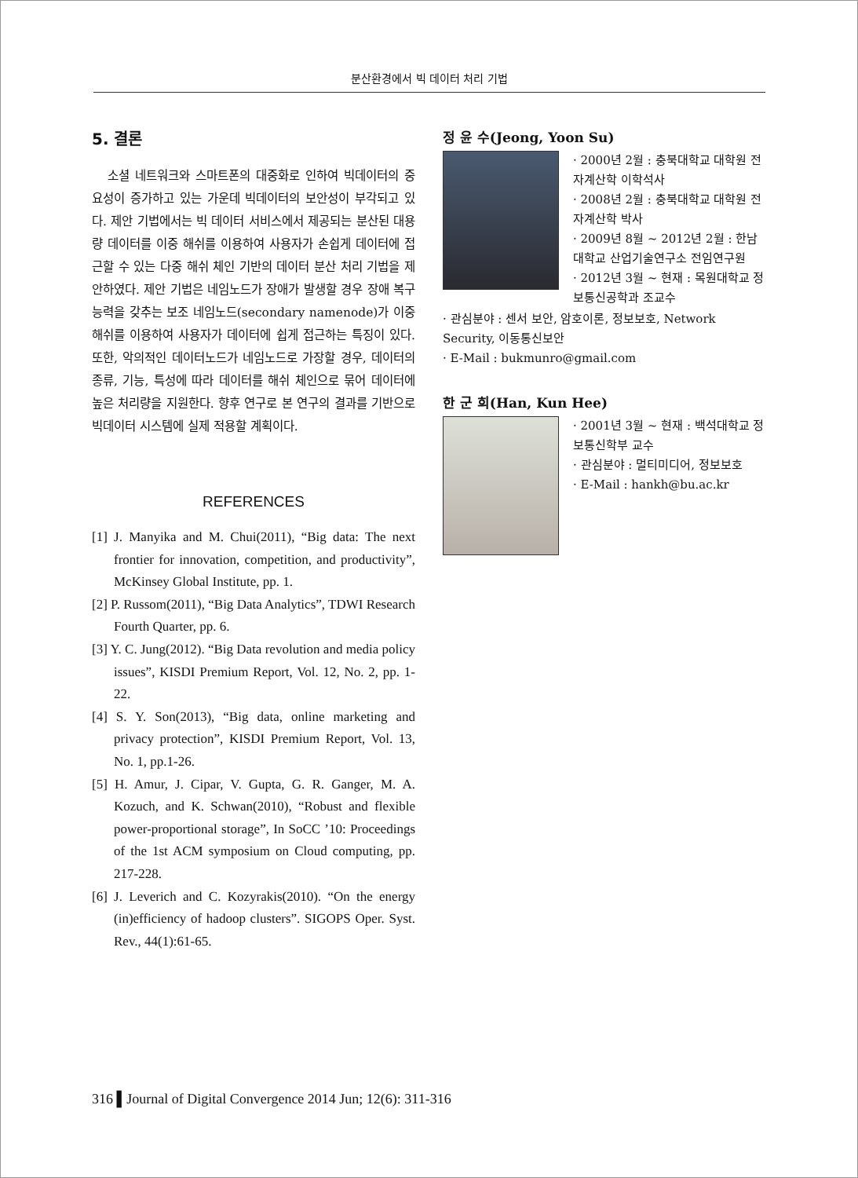분산환경에서 빅 데이터 처리 기법
5. 결론
소셜 네트워크와 스마트폰의 대중화로 인하여 빅데이터의 중요성이 증가하고 있는 가운데 빅데이터의 보안성이 부각되고 있다. 제안 기법에서는 빅 데이터 서비스에서 제공되는 분산된 대용량 데이터를 이중 해쉬를 이용하여 사용자가 손쉽게 데이터에 접근할 수 있는 다중 해쉬 체인 기반의 데이터 분산 처리 기법을 제안하였다. 제안 기법은 네임노드가 장애가 발생할 경우 장애 복구 능력을 갖추는 보조 네임노드(secondary namenode)가 이중 해쉬를 이용하여 사용자가 데이터에 쉽게 접근하는 특징이 있다. 또한, 악의적인 데이터노드가 네임노드로 가장할 경우, 데이터의 종류, 기능, 특성에 따라 데이터를 해쉬 체인으로 묶어 데이터에 높은 처리량을 지원한다. 향후 연구로 본 연구의 결과를 기반으로 빅데이터 시스템에 실제 적용할 계획이다.
REFERENCES
[1] J. Manyika and M. Chui(2011), “Big data: The next frontier for innovation, competition, and productivity”, McKinsey Global Institute, pp. 1.
[2] P. Russom(2011), “Big Data Analytics”, TDWI Research Fourth Quarter, pp. 6.
[3] Y. C. Jung(2012). “Big Data revolution and media policy issues”, KISDI Premium Report, Vol. 12, No. 2, pp. 1-22.
[4] S. Y. Son(2013), “Big data, online marketing and privacy protection”, KISDI Premium Report, Vol. 13, No. 1, pp.1-26.
[5] H. Amur, J. Cipar, V. Gupta, G. R. Ganger, M. A. Kozuch, and K. Schwan(2010), “Robust and flexible power-proportional storage”, In SoCC ’10: Proceedings of the 1st ACM symposium on Cloud computing, pp. 217-228.
[6] J. Leverich and C. Kozyrakis(2010). “On the energy (in)efficiency of hadoop clusters”. SIGOPS Oper. Syst. Rev., 44(1):61-65.
정 윤 수(Jeong, Yoon Su)
· 2000년 2월 : 충북대학교 대학원 전자계산학 이학석사
· 2008년 2월 : 충북대학교 대학원 전자계산학 박사
· 2009년 8월 ~ 2012년 2월 : 한남대학교 산업기술연구소 전임연구원
· 2012년 3월 ~ 현재 : 목원대학교 정보통신공학과 조교수
· 관심분야 : 센서 보안, 암호이론, 정보보호, Network Security, 이동통신보안
· E-Mail : bukmunro@gmail.com
한 군 희(Han, Kun Hee)
· 2001년 3월 ~ 현재 : 백석대학교 정보통신학부 교수
· 관심분야 : 멀티미디어, 정보보호
· E-Mail : hankh@bu.ac.kr
316 ▌Journal of Digital Convergence 2014 Jun; 12(6): 311-316